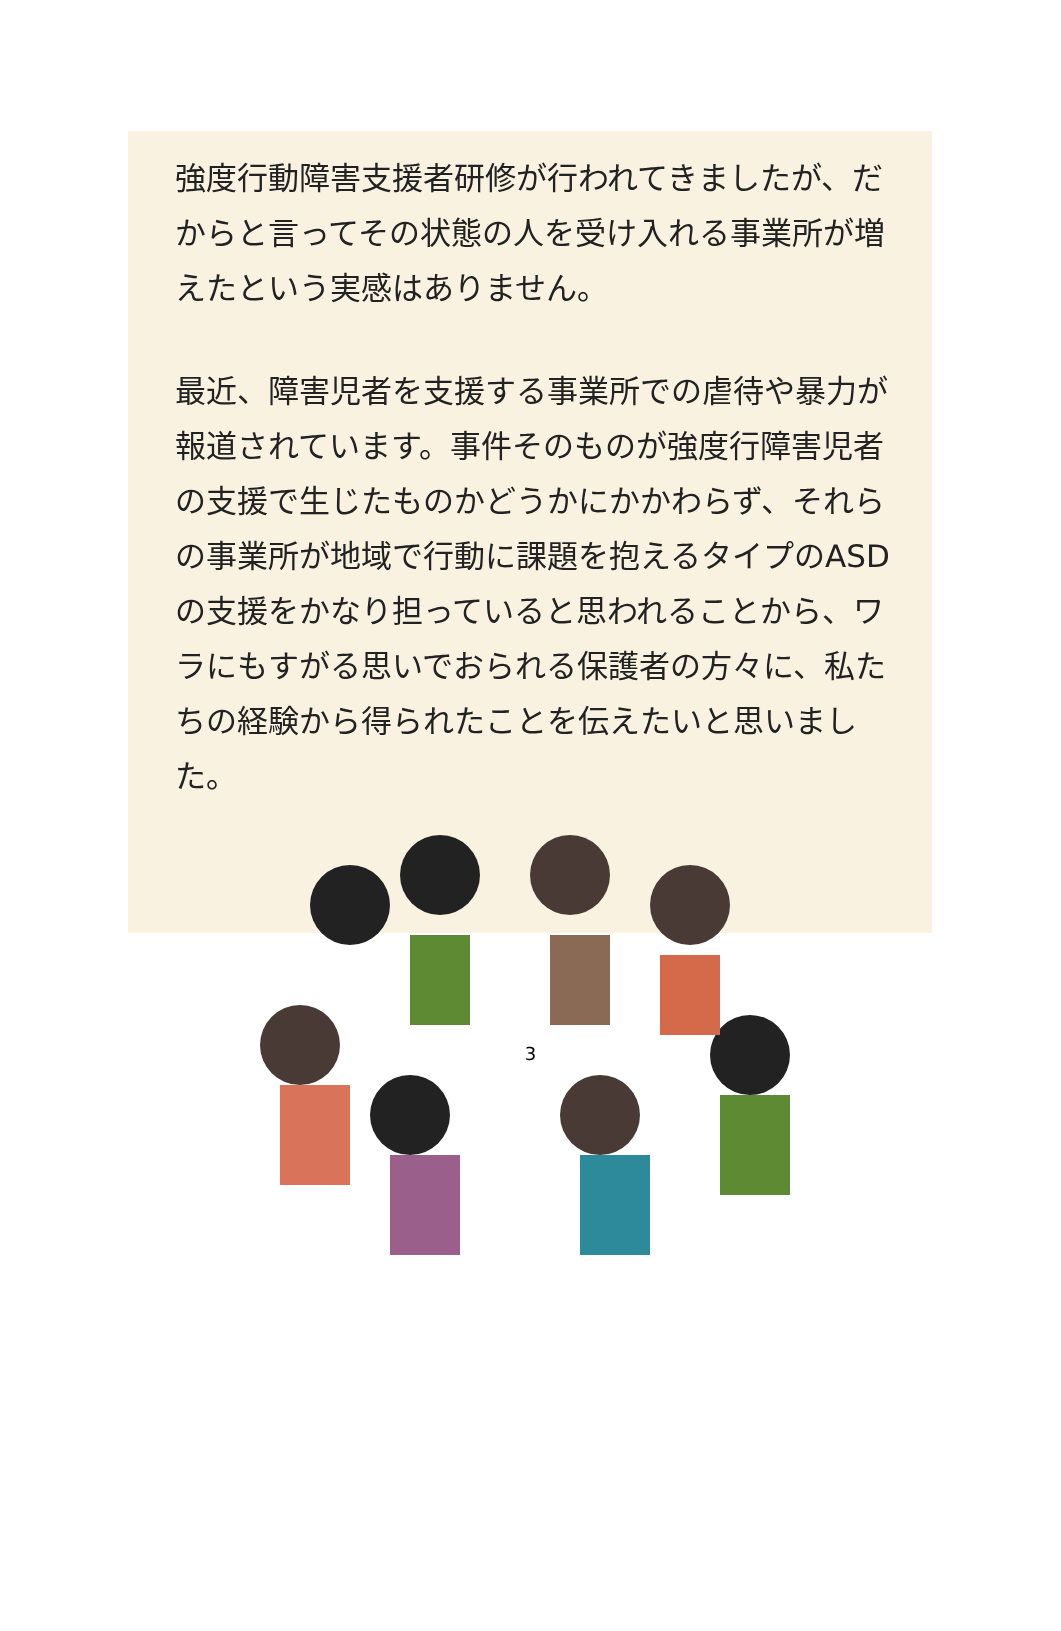強度行動障害支援者研修が行われてきましたが、だからと言ってその状態の人を受け入れる事業所が増えたという実感はありません。
最近、障害児者を支援する事業所での虐待や暴力が報道されています。事件そのものが強度行障害児者の支援で生じたものかどうかにかかわらず、それらの事業所が地域で行動に課題を抱えるタイプのASDの支援をかなり担っていると思われることから、ワラにもすがる思いでおられる保護者の方々に、私たちの経験から得られたことを伝えたいと思いました。
3